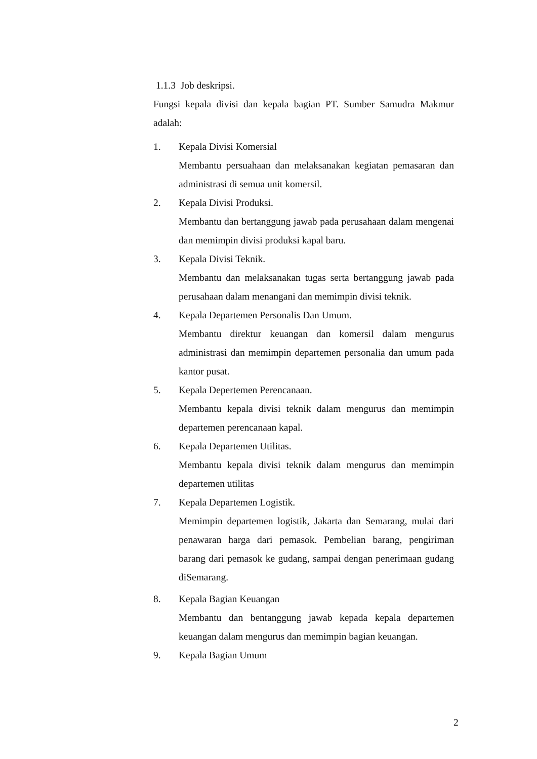1.1.3 Job deskripsi.
Fungsi kepala divisi dan kepala bagian PT. Sumber Samudra Makmur adalah:
1. Kepala Divisi Komersial
Membantu persuahaan dan melaksanakan kegiatan pemasaran dan administrasi di semua unit komersil.
2. Kepala Divisi Produksi.
Membantu dan bertanggung jawab pada perusahaan dalam mengenai dan memimpin divisi produksi kapal baru.
3. Kepala Divisi Teknik.
Membantu dan melaksanakan tugas serta bertanggung jawab pada perusahaan dalam menangani dan memimpin divisi teknik.
4. Kepala Departemen Personalis Dan Umum.
Membantu direktur keuangan dan komersil dalam mengurus administrasi dan memimpin departemen personalia dan umum pada kantor pusat.
5. Kepala Depertemen Perencanaan.
Membantu kepala divisi teknik dalam mengurus dan memimpin departemen perencanaan kapal.
6. Kepala Departemen Utilitas.
Membantu kepala divisi teknik dalam mengurus dan memimpin departemen utilitas
7. Kepala Departemen Logistik.
Memimpin departemen logistik, Jakarta dan Semarang, mulai dari penawaran harga dari pemasok. Pembelian barang, pengiriman barang dari pemasok ke gudang, sampai dengan penerimaan gudang diSemarang.
8. Kepala Bagian Keuangan
Membantu dan bentanggung jawab kepada kepala departemen keuangan dalam mengurus dan memimpin bagian keuangan.
9. Kepala Bagian Umum
2